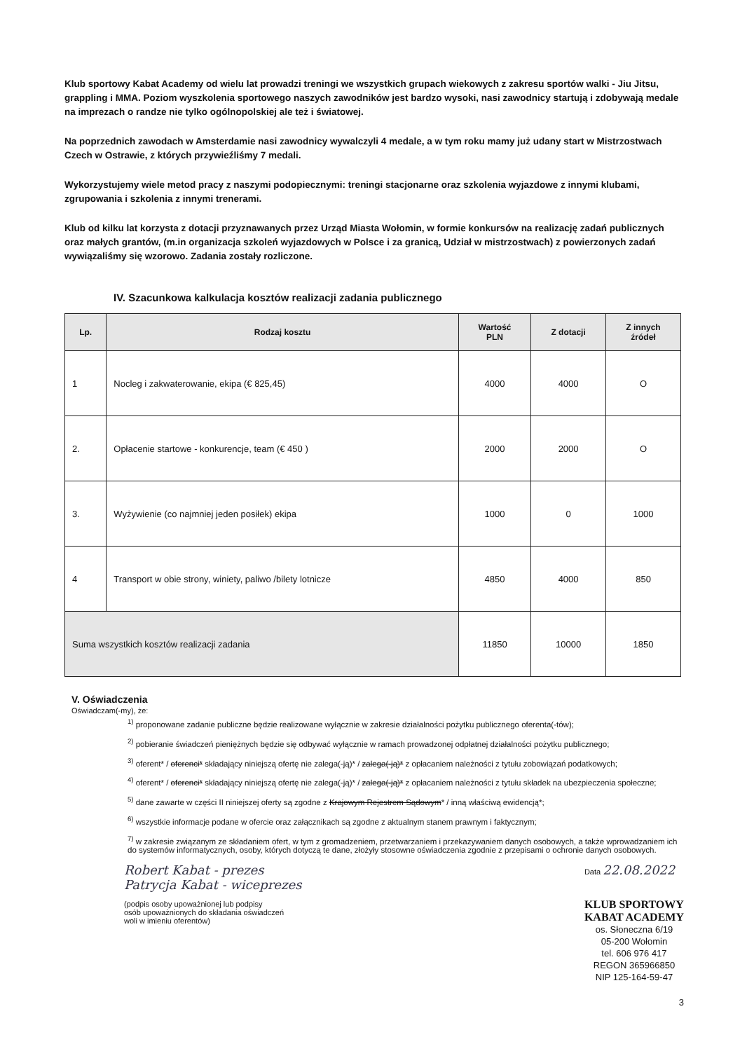Klub sportowy Kabat Academy od wielu lat prowadzi treningi we wszystkich grupach wiekowych z zakresu sportów walki - Jiu Jitsu, grappling i MMA. Poziom wyszkolenia sportowego naszych zawodników jest bardzo wysoki, nasi zawodnicy startują i zdobywają medale na imprezach o randze nie tylko ogólnopolskiej ale też i światowej.
Na poprzednich zawodach w Amsterdamie nasi zawodnicy wywalczyli 4 medale, a w tym roku mamy już udany start w Mistrzostwach Czech w Ostrawie, z których przywieźliśmy 7 medali.
Wykorzystujemy wiele metod pracy z naszymi podopiecznymi: treningi stacjonarne oraz szkolenia wyjazdowe z innymi klubami, zgrupowania i szkolenia z innymi trenerami.
Klub od kilku lat korzysta z dotacji przyznawanych przez Urząd Miasta Wołomin, w formie konkursów na realizację zadań publicznych oraz małych grantów, (m.in organizacja szkoleń wyjazdowych w Polsce i za granicą, Udział w mistrzostwach) z powierzonych zadań wywiązaliśmy się wzorowo. Zadania zostały rozliczone.
IV. Szacunkowa kalkulacja kosztów realizacji zadania publicznego
| Lp. | Rodzaj kosztu | Wartość PLN | Z dotacji | Z innych źródeł |
| --- | --- | --- | --- | --- |
| 1 | Nocleg i zakwaterowanie, ekipa (€ 825,45) | 4000 | 4000 | O |
| 2. | Opłacenie startowe - konkurencje, team (€ 450 ) | 2000 | 2000 | O |
| 3. | Wyżywienie (co najmniej jeden posiłek) ekipa | 1000 | 0 | 1000 |
| 4 | Transport w obie strony, winiety, paliwo /bilety lotnicze | 4850 | 4000 | 850 |
| Suma wszystkich kosztów realizacji zadania | | 11850 | 10000 | 1850 |
V. Oświadczenia
Oświadczam(-my), że:
<sup>1)</sup> proponowane zadanie publiczne będzie realizowane wyłącznie w zakresie działalności pożytku publicznego oferenta(-tów);
<sup>2)</sup> pobieranie świadczeń pieniężnych będzie się odbywać wyłącznie w ramach prowadzonej odpłatnej działalności pożytku publicznego;
<sup>3)</sup> oferent* / oferenci* składający niniejszą ofertę nie zalega(-ją)* / zalega(-ją)* z opłacaniem należności z tytułu zobowiązań podatkowych;
<sup>4)</sup> oferent* / oferenci* składający niniejszą ofertę nie zalega(-ją)* / zalega(-ją)* z opłacaniem należności z tytułu składek na ubezpieczenia społeczne;
<sup>5)</sup> dane zawarte w części II niniejszej oferty są zgodne z Krajowym Rejestrem Sądowym* / inną właściwą ewidencją*;
<sup>6)</sup> wszystkie informacje podane w ofercie oraz załącznikach są zgodne z aktualnym stanem prawnym i faktycznym;
<sup>7)</sup> w zakresie związanym ze składaniem ofert, w tym z gromadzeniem, przetwarzaniem i przekazywaniem danych osobowych, a także wprowadzaniem ich do systemów informatycznych, osoby, których dotyczą te dane, złożyły stosowne oświadczenia zgodnie z przepisami o ochronie danych osobowych.
Robert Kabat - prezes
Patrycja Kabat - wiceprezes
(podpis osoby upoważnionej lub podpisy
osób upoważnionych do składania oświadczeń
woli w imieniu oferentów)
Data 22.08.2022
KLUB SPORTOWY
KABAT ACADEMY
os. Słoneczna 6/19
05-200 Wołomin
tel. 606 976 417
REGON 365966850
NIP 125-164-59-47
3